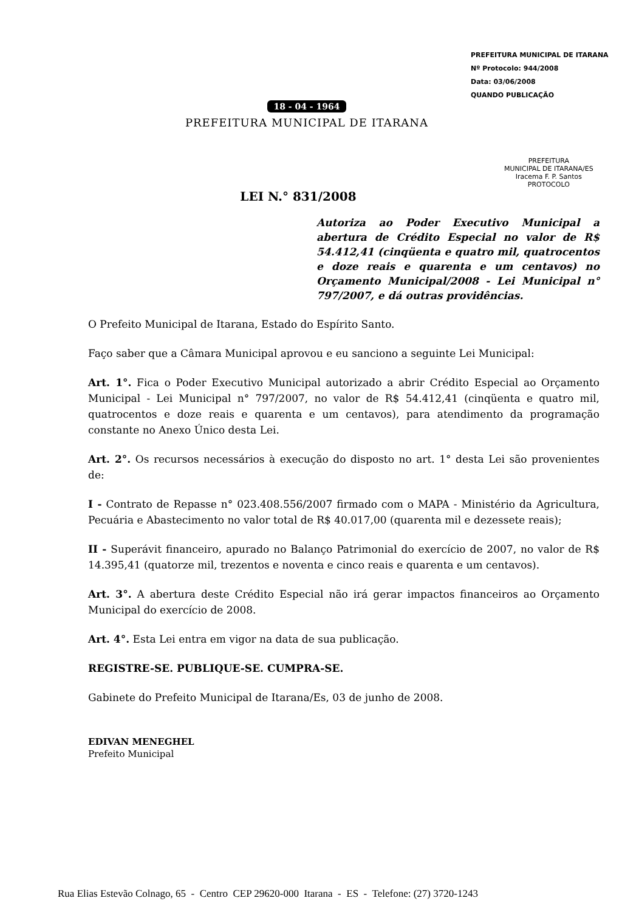PREFEITURA MUNICIPAL DE ITARANA
Nº Protocolo: 944/2008
Data: 03/06/2008
QUANDO PUBLICAÇÃO
18 - 04 - 1964
PREFEITURA MUNICIPAL DE ITARANA
PREFEITURA
MUNICIPAL DE ITARANA/ES
Iracema F. P. Santos
PROTOCOLO
LEI N.° 831/2008
Autoriza ao Poder Executivo Municipal a abertura de Crédito Especial no valor de R$ 54.412,41 (cinqüenta e quatro mil, quatrocentos e doze reais e quarenta e um centavos) no Orçamento Municipal/2008 - Lei Municipal n° 797/2007, e dá outras providências.
O Prefeito Municipal de Itarana, Estado do Espírito Santo.
Faço saber que a Câmara Municipal aprovou e eu sanciono a seguinte Lei Municipal:
Art. 1°. Fica o Poder Executivo Municipal autorizado a abrir Crédito Especial ao Orçamento Municipal - Lei Municipal n° 797/2007, no valor de R$ 54.412,41 (cinqüenta e quatro mil, quatrocentos e doze reais e quarenta e um centavos), para atendimento da programação constante no Anexo Único desta Lei.
Art. 2°. Os recursos necessários à execução do disposto no art. 1° desta Lei são provenientes de:
I - Contrato de Repasse n° 023.408.556/2007 firmado com o MAPA - Ministério da Agricultura, Pecuária e Abastecimento no valor total de R$ 40.017,00 (quarenta mil e dezessete reais);
II - Superávit financeiro, apurado no Balanço Patrimonial do exercício de 2007, no valor de R$ 14.395,41 (quatorze mil, trezentos e noventa e cinco reais e quarenta e um centavos).
Art. 3°. A abertura deste Crédito Especial não irá gerar impactos financeiros ao Orçamento Municipal do exercício de 2008.
Art. 4°. Esta Lei entra em vigor na data de sua publicação.
REGISTRE-SE. PUBLIQUE-SE. CUMPRA-SE.
Gabinete do Prefeito Municipal de Itarana/Es, 03 de junho de 2008.
EDIVAN MENEGHEL
Prefeito Municipal
Rua Elias Estevão Colnago, 65 - Centro CEP 29620-000 Itarana - ES - Telefone: (27) 3720-1243